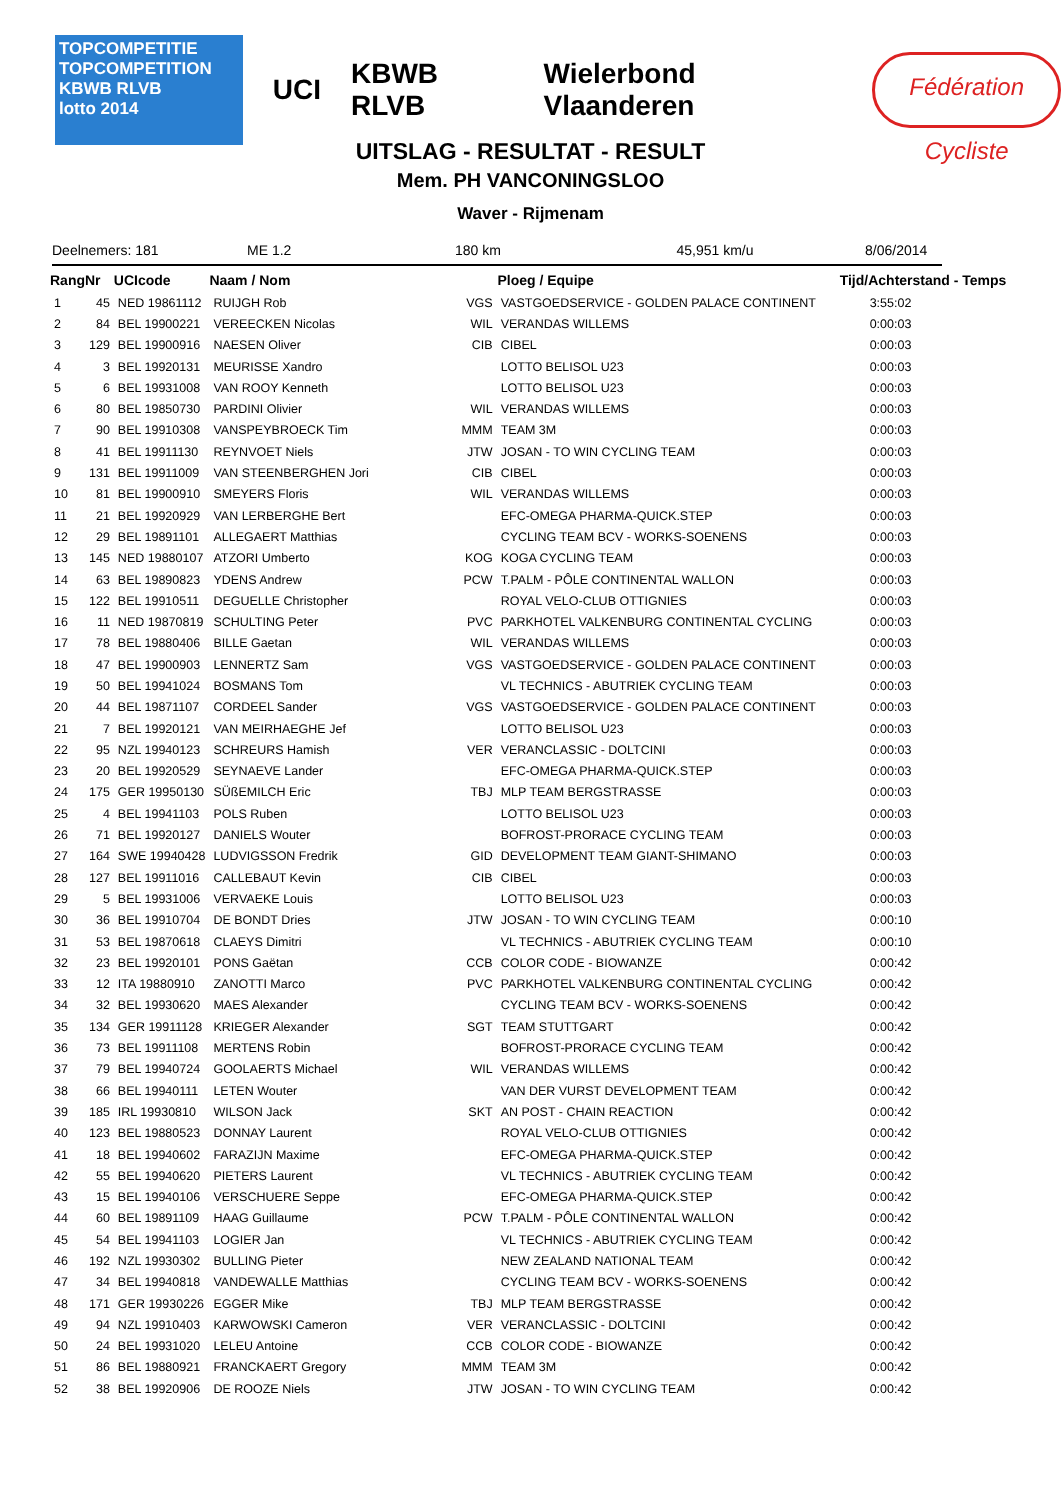TOPCOMPETITIE
TOPCOMPETITION
KBWB RLVB
lotto 2014
UCI KBWB RLVB Wielerbond Vlaanderen
Fédération Cycliste
UITSLAG - RESULTAT - RESULT
Mem. PH VANCONINGSLOO
Waver - Rijmenam
Deelnemers: 181 ME 1.2 180 km 45,951 km/u 8/06/2014
| Rang | Nr | UCIcode | Naam / Nom | Ploeg / Equipe | | Tijd/Achterstand - Temps |
| --- | --- | --- | --- | --- | --- | --- |
| 1 | 45 | NED 19861112 | RUIJGH Rob | VGS | VASTGOEDSERVICE - GOLDEN PALACE CONTINENT | 3:55:02 |
| 2 | 84 | BEL 19900221 | VEREECKEN Nicolas | WIL | VERANDAS WILLEMS | 0:00:03 |
| 3 | 129 | BEL 19900916 | NAESEN Oliver | CIB | CIBEL | 0:00:03 |
| 4 | 3 | BEL 19920131 | MEURISSE Xandro | | LOTTO BELISOL U23 | 0:00:03 |
| 5 | 6 | BEL 19931008 | VAN ROOY Kenneth | | LOTTO BELISOL U23 | 0:00:03 |
| 6 | 80 | BEL 19850730 | PARDINI Olivier | WIL | VERANDAS WILLEMS | 0:00:03 |
| 7 | 90 | BEL 19910308 | VANSPEYBROECK Tim | MMM | TEAM 3M | 0:00:03 |
| 8 | 41 | BEL 19911130 | REYNVOET Niels | JTW | JOSAN - TO WIN CYCLING TEAM | 0:00:03 |
| 9 | 131 | BEL 19911009 | VAN STEENBERGHEN Jori | CIB | CIBEL | 0:00:03 |
| 10 | 81 | BEL 19900910 | SMEYERS Floris | WIL | VERANDAS WILLEMS | 0:00:03 |
| 11 | 21 | BEL 19920929 | VAN LERBERGHE Bert | | EFC-OMEGA PHARMA-QUICK.STEP | 0:00:03 |
| 12 | 29 | BEL 19891101 | ALLEGAERT Matthias | | CYCLING TEAM BCV - WORKS-SOENENS | 0:00:03 |
| 13 | 145 | NED 19880107 | ATZORI Umberto | KOG | KOGA CYCLING TEAM | 0:00:03 |
| 14 | 63 | BEL 19890823 | YDENS Andrew | PCW | T.PALM - PÔLE CONTINENTAL WALLON | 0:00:03 |
| 15 | 122 | BEL 19910511 | DEGUELLE Christopher | | ROYAL VELO-CLUB OTTIGNIES | 0:00:03 |
| 16 | 11 | NED 19870819 | SCHULTING Peter | PVC | PARKHOTEL VALKENBURG CONTINENTAL CYCLING | 0:00:03 |
| 17 | 78 | BEL 19880406 | BILLE Gaetan | WIL | VERANDAS WILLEMS | 0:00:03 |
| 18 | 47 | BEL 19900903 | LENNERTZ Sam | VGS | VASTGOEDSERVICE - GOLDEN PALACE CONTINENT | 0:00:03 |
| 19 | 50 | BEL 19941024 | BOSMANS Tom | | VL TECHNICS - ABUTRIEK CYCLING TEAM | 0:00:03 |
| 20 | 44 | BEL 19871107 | CORDEEL Sander | VGS | VASTGOEDSERVICE - GOLDEN PALACE CONTINENT | 0:00:03 |
| 21 | 7 | BEL 19920121 | VAN MEIRHAEGHE Jef | | LOTTO BELISOL U23 | 0:00:03 |
| 22 | 95 | NZL 19940123 | SCHREURS Hamish | VER | VERANCLASSIC - DOLTCINI | 0:00:03 |
| 23 | 20 | BEL 19920529 | SEYNAEVE Lander | | EFC-OMEGA PHARMA-QUICK.STEP | 0:00:03 |
| 24 | 175 | GER 19950130 | SÜßEMILCH Eric | TBJ | MLP TEAM BERGSTRASSE | 0:00:03 |
| 25 | 4 | BEL 19941103 | POLS Ruben | | LOTTO BELISOL U23 | 0:00:03 |
| 26 | 71 | BEL 19920127 | DANIELS Wouter | | BOFROST-PRORACE CYCLING TEAM | 0:00:03 |
| 27 | 164 | SWE 19940428 | LUDVIGSSON Fredrik | GID | DEVELOPMENT TEAM GIANT-SHIMANO | 0:00:03 |
| 28 | 127 | BEL 19911016 | CALLEBAUT Kevin | CIB | CIBEL | 0:00:03 |
| 29 | 5 | BEL 19931006 | VERVAEKE Louis | | LOTTO BELISOL U23 | 0:00:03 |
| 30 | 36 | BEL 19910704 | DE BONDT Dries | JTW | JOSAN - TO WIN CYCLING TEAM | 0:00:10 |
| 31 | 53 | BEL 19870618 | CLAEYS Dimitri | | VL TECHNICS - ABUTRIEK CYCLING TEAM | 0:00:10 |
| 32 | 23 | BEL 19920101 | PONS Gaëtan | CCB | COLOR CODE - BIOWANZE | 0:00:42 |
| 33 | 12 | ITA 19880910 | ZANOTTI Marco | PVC | PARKHOTEL VALKENBURG CONTINENTAL CYCLING | 0:00:42 |
| 34 | 32 | BEL 19930620 | MAES Alexander | | CYCLING TEAM BCV - WORKS-SOENENS | 0:00:42 |
| 35 | 134 | GER 19911128 | KRIEGER Alexander | SGT | TEAM STUTTGART | 0:00:42 |
| 36 | 73 | BEL 19911108 | MERTENS Robin | | BOFROST-PRORACE CYCLING TEAM | 0:00:42 |
| 37 | 79 | BEL 19940724 | GOOLAERTS Michael | WIL | VERANDAS WILLEMS | 0:00:42 |
| 38 | 66 | BEL 19940111 | LETEN Wouter | | VAN DER VURST DEVELOPMENT TEAM | 0:00:42 |
| 39 | 185 | IRL 19930810 | WILSON Jack | SKT | AN POST - CHAIN REACTION | 0:00:42 |
| 40 | 123 | BEL 19880523 | DONNAY Laurent | | ROYAL VELO-CLUB OTTIGNIES | 0:00:42 |
| 41 | 18 | BEL 19940602 | FARAZIJN Maxime | | EFC-OMEGA PHARMA-QUICK.STEP | 0:00:42 |
| 42 | 55 | BEL 19940620 | PIETERS Laurent | | VL TECHNICS - ABUTRIEK CYCLING TEAM | 0:00:42 |
| 43 | 15 | BEL 19940106 | VERSCHUERE Seppe | | EFC-OMEGA PHARMA-QUICK.STEP | 0:00:42 |
| 44 | 60 | BEL 19891109 | HAAG Guillaume | PCW | T.PALM - PÔLE CONTINENTAL WALLON | 0:00:42 |
| 45 | 54 | BEL 19941103 | LOGIER Jan | | VL TECHNICS - ABUTRIEK CYCLING TEAM | 0:00:42 |
| 46 | 192 | NZL 19930302 | BULLING Pieter | | NEW ZEALAND NATIONAL TEAM | 0:00:42 |
| 47 | 34 | BEL 19940818 | VANDEWALLE Matthias | | CYCLING TEAM BCV - WORKS-SOENENS | 0:00:42 |
| 48 | 171 | GER 19930226 | EGGER Mike | TBJ | MLP TEAM BERGSTRASSE | 0:00:42 |
| 49 | 94 | NZL 19910403 | KARWOWSKI Cameron | VER | VERANCLASSIC - DOLTCINI | 0:00:42 |
| 50 | 24 | BEL 19931020 | LELEU Antoine | CCB | COLOR CODE - BIOWANZE | 0:00:42 |
| 51 | 86 | BEL 19880921 | FRANCKAERT Gregory | MMM | TEAM 3M | 0:00:42 |
| 52 | 38 | BEL 19920906 | DE ROOZE Niels | JTW | JOSAN - TO WIN CYCLING TEAM | 0:00:42 |